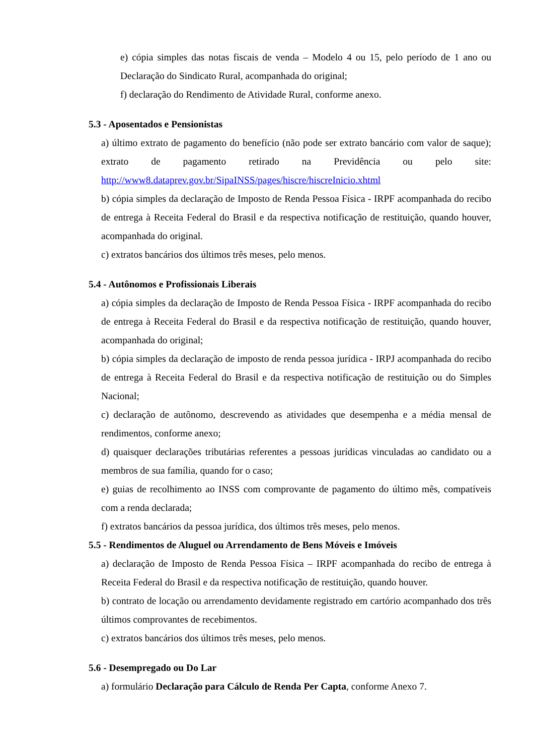e) cópia simples das notas fiscais de venda – Modelo 4 ou 15, pelo período de 1 ano ou Declaração do Sindicato Rural, acompanhada do original;
f) declaração do Rendimento de Atividade Rural, conforme anexo.
5.3 - Aposentados e Pensionistas
a) último extrato de pagamento do benefício (não pode ser extrato bancário com valor de saque); extrato de pagamento retirado na Previdência ou pelo site: http://www8.dataprev.gov.br/SipaINSS/pages/hiscre/hiscreInicio.xhtml
b) cópia simples da declaração de Imposto de Renda Pessoa Física - IRPF acompanhada do recibo de entrega à Receita Federal do Brasil e da respectiva notificação de restituição, quando houver, acompanhada do original.
c) extratos bancários dos últimos três meses, pelo menos.
5.4 - Autônomos e Profissionais Liberais
a) cópia simples da declaração de Imposto de Renda Pessoa Física - IRPF acompanhada do recibo de entrega à Receita Federal do Brasil e da respectiva notificação de restituição, quando houver, acompanhada do original;
b) cópia simples da declaração de imposto de renda pessoa jurídica - IRPJ acompanhada do recibo de entrega à Receita Federal do Brasil e da respectiva notificação de restituição ou do Simples Nacional;
c) declaração de autônomo, descrevendo as atividades que desempenha e a média mensal de rendimentos, conforme anexo;
d) quaisquer declarações tributárias referentes a pessoas jurídicas vinculadas ao candidato ou a membros de sua família, quando for o caso;
e) guias de recolhimento ao INSS com comprovante de pagamento do último mês, compatíveis com a renda declarada;
f) extratos bancários da pessoa jurídica, dos últimos três meses, pelo menos.
5.5 - Rendimentos de Aluguel ou Arrendamento de Bens Móveis e Imóveis
a) declaração de Imposto de Renda Pessoa Física – IRPF acompanhada do recibo de entrega à Receita Federal do Brasil e da respectiva notificação de restituição, quando houver.
b) contrato de locação ou arrendamento devidamente registrado em cartório acompanhado dos três últimos comprovantes de recebimentos.
c) extratos bancários dos últimos três meses, pelo menos.
5.6 - Desempregado ou Do Lar
a) formulário Declaração para Cálculo de Renda Per Capta, conforme Anexo 7.